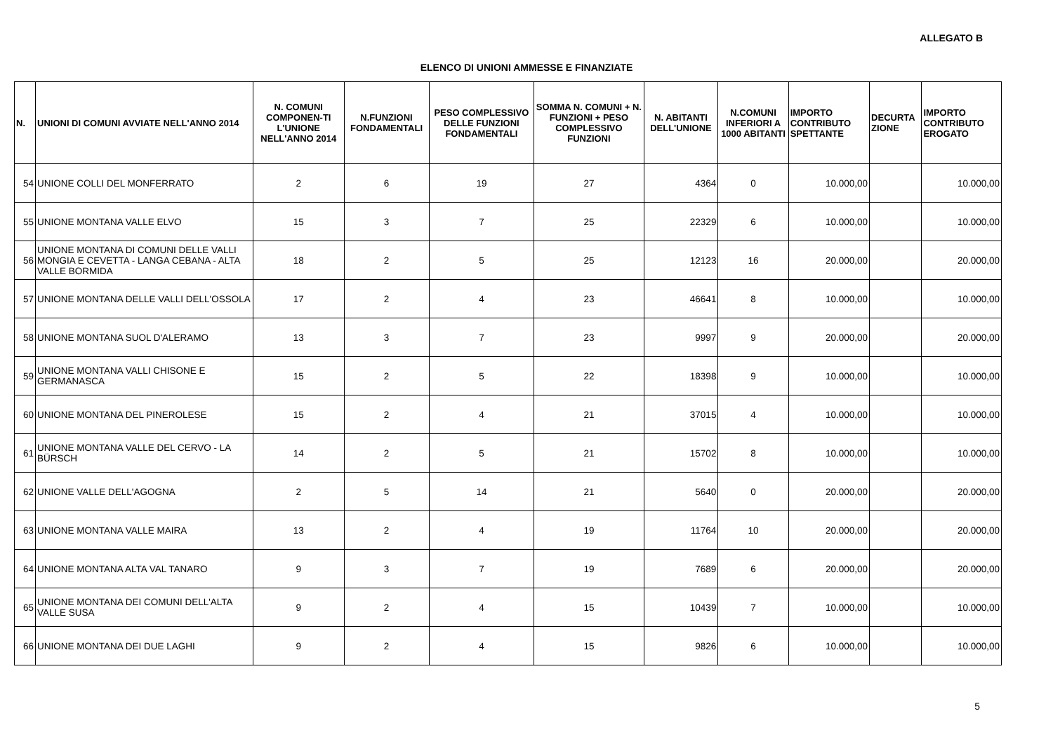ALLEGATO B
ELENCO DI UNIONI AMMESSE E FINANZIATE
| N. | UNIONI DI COMUNI AVVIATE NELL'ANNO 2014 | N. COMUNI COMPONEN-TI L'UNIONE NELL'ANNO 2014 | N.FUNZIONI FONDAMENTALI | PESO COMPLESSIVO DELLE FUNZIONI FONDAMENTALI | SOMMA N. COMUNI + N. FUNZIONI + PESO COMPLESSIVO FUNZIONI | N. ABITANTI DELL'UNIONE | N.COMUNI INFERIORI A 1000 ABITANTI | IMPORTO CONTRIBUTO SPETTANTE | DECURTA ZIONE | IMPORTO CONTRIBUTO EROGATO |
| --- | --- | --- | --- | --- | --- | --- | --- | --- | --- | --- |
| 54 | UNIONE COLLI DEL MONFERRATO | 2 | 6 | 19 | 27 | 4364 | 0 | 10.000,00 | | 10.000,00 |
| 55 | UNIONE MONTANA VALLE ELVO | 15 | 3 | 7 | 25 | 22329 | 6 | 10.000,00 | | 10.000,00 |
| 56 | UNIONE MONTANA DI COMUNI DELLE VALLI MONGIA E CEVETTA - LANGA CEBANA - ALTA VALLE BORMIDA | 18 | 2 | 5 | 25 | 12123 | 16 | 20.000,00 | | 20.000,00 |
| 57 | UNIONE MONTANA DELLE VALLI DELL'OSSOLA | 17 | 2 | 4 | 23 | 46641 | 8 | 10.000,00 | | 10.000,00 |
| 58 | UNIONE MONTANA SUOL D'ALERAMO | 13 | 3 | 7 | 23 | 9997 | 9 | 20.000,00 | | 20.000,00 |
| 59 | UNIONE MONTANA VALLI CHISONE E GERMANASCA | 15 | 2 | 5 | 22 | 18398 | 9 | 10.000,00 | | 10.000,00 |
| 60 | UNIONE MONTANA DEL PINEROLESE | 15 | 2 | 4 | 21 | 37015 | 4 | 10.000,00 | | 10.000,00 |
| 61 | UNIONE MONTANA VALLE DEL CERVO - LA BÜRSCH | 14 | 2 | 5 | 21 | 15702 | 8 | 10.000,00 | | 10.000,00 |
| 62 | UNIONE VALLE DELL'AGOGNA | 2 | 5 | 14 | 21 | 5640 | 0 | 20.000,00 | | 20.000,00 |
| 63 | UNIONE MONTANA VALLE MAIRA | 13 | 2 | 4 | 19 | 11764 | 10 | 20.000,00 | | 20.000,00 |
| 64 | UNIONE MONTANA ALTA VAL TANARO | 9 | 3 | 7 | 19 | 7689 | 6 | 20.000,00 | | 20.000,00 |
| 65 | UNIONE MONTANA DEI COMUNI DELL'ALTA VALLE SUSA | 9 | 2 | 4 | 15 | 10439 | 7 | 10.000,00 | | 10.000,00 |
| 66 | UNIONE MONTANA DEI DUE LAGHI | 9 | 2 | 4 | 15 | 9826 | 6 | 10.000,00 | | 10.000,00 |
5